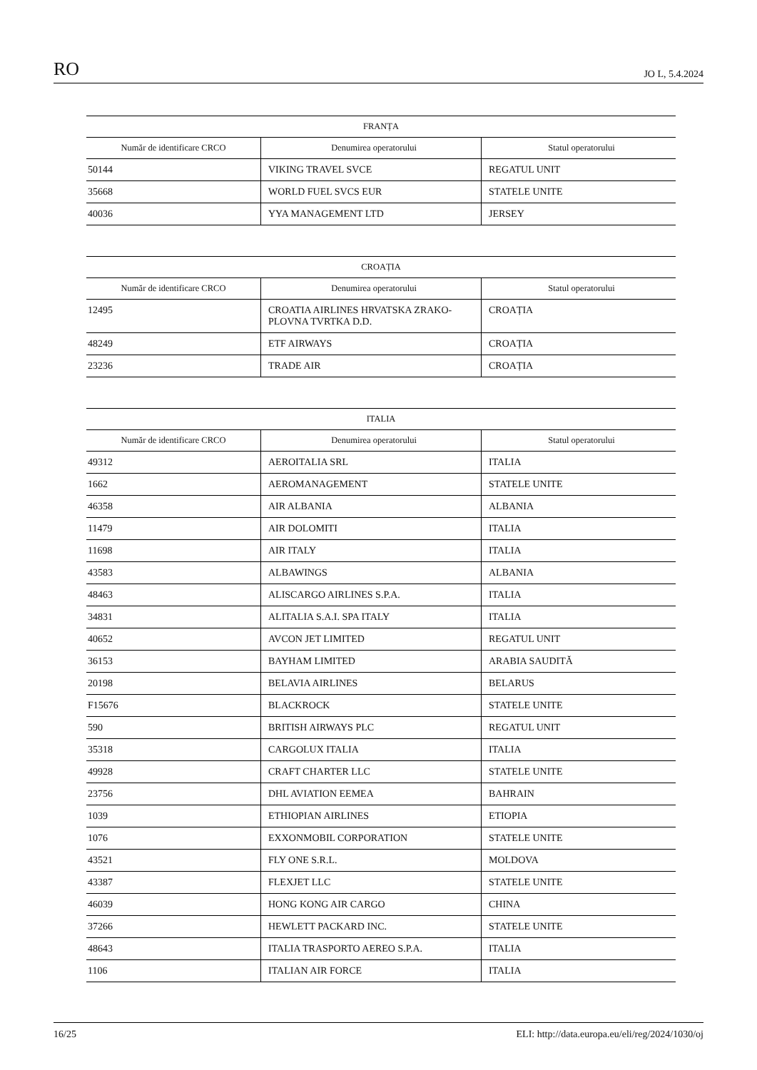RO JO L, 5.4.2024
| FRANȚA | | |
| --- | --- | --- |
| Număr de identificare CRCO | Denumirea operatorului | Statul operatorului |
| 50144 | VIKING TRAVEL SVCE | REGATUL UNIT |
| 35668 | WORLD FUEL SVCS EUR | STATELE UNITE |
| 40036 | YYA MANAGEMENT LTD | JERSEY |
| CROAȚIA | | |
| --- | --- | --- |
| Număr de identificare CRCO | Denumirea operatorului | Statul operatorului |
| 12495 | CROATIA AIRLINES HRVATSKA ZRAKO-PLOVNA TVRTKA D.D. | CROAȚIA |
| 48249 | ETF AIRWAYS | CROAȚIA |
| 23236 | TRADE AIR | CROAȚIA |
| ITALIA | | |
| --- | --- | --- |
| Număr de identificare CRCO | Denumirea operatorului | Statul operatorului |
| 49312 | AEROITALIA SRL | ITALIA |
| 1662 | AEROMANAGEMENT | STATELE UNITE |
| 46358 | AIR ALBANIA | ALBANIA |
| 11479 | AIR DOLOMITI | ITALIA |
| 11698 | AIR ITALY | ITALIA |
| 43583 | ALBAWINGS | ALBANIA |
| 48463 | ALISCARGO AIRLINES S.P.A. | ITALIA |
| 34831 | ALITALIA S.A.I. SPA ITALY | ITALIA |
| 40652 | AVCON JET LIMITED | REGATUL UNIT |
| 36153 | BAYHAM LIMITED | ARABIA SAUDITĂ |
| 20198 | BELAVIA AIRLINES | BELARUS |
| F15676 | BLACKROCK | STATELE UNITE |
| 590 | BRITISH AIRWAYS PLC | REGATUL UNIT |
| 35318 | CARGOLUX ITALIA | ITALIA |
| 49928 | CRAFT CHARTER LLC | STATELE UNITE |
| 23756 | DHL AVIATION EEMEA | BAHRAIN |
| 1039 | ETHIOPIAN AIRLINES | ETIOPIA |
| 1076 | EXXONMOBIL CORPORATION | STATELE UNITE |
| 43521 | FLY ONE S.R.L. | MOLDOVA |
| 43387 | FLEXJET LLC | STATELE UNITE |
| 46039 | HONG KONG AIR CARGO | CHINA |
| 37266 | HEWLETT PACKARD INC. | STATELE UNITE |
| 48643 | ITALIA TRASPORTO AEREO S.P.A. | ITALIA |
| 1106 | ITALIAN AIR FORCE | ITALIA |
16/25 ELI: http://data.europa.eu/eli/reg/2024/1030/oj